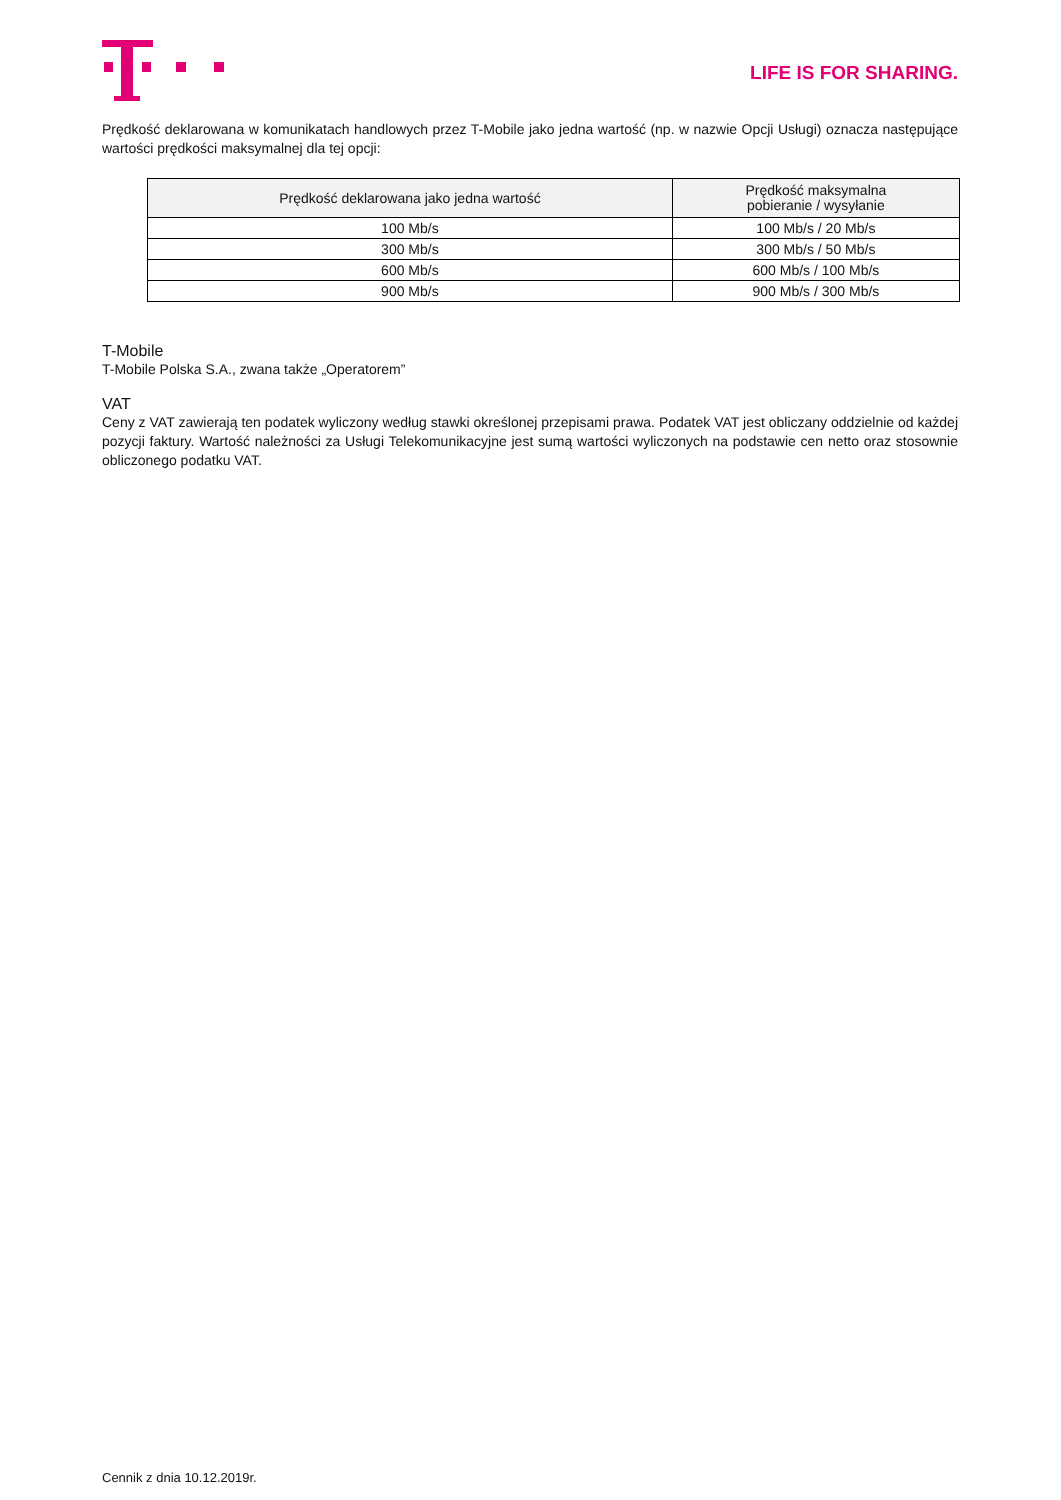LIFE IS FOR SHARING.
Prędkość deklarowana w komunikatach handlowych przez T-Mobile jako jedna wartość (np. w nazwie Opcji Usługi) oznacza następujące wartości prędkości maksymalnej dla tej opcji:
| Prędkość deklarowana jako jedna wartość | Prędkość maksymalna pobieranie / wysyłanie |
| --- | --- |
| 100 Mb/s | 100 Mb/s / 20 Mb/s |
| 300 Mb/s | 300 Mb/s / 50 Mb/s |
| 600 Mb/s | 600 Mb/s / 100 Mb/s |
| 900 Mb/s | 900 Mb/s / 300 Mb/s |
T-Mobile
T-Mobile Polska S.A., zwana także „Operatorem”
VAT
Ceny z VAT zawierają ten podatek wyliczony według stawki określonej przepisami prawa. Podatek VAT jest obliczany oddzielnie od każdej pozycji faktury. Wartość należności za Usługi Telekomunikacyjne jest sumą wartości wyliczonych na podstawie cen netto oraz stosownie obliczonego podatku VAT.
Cennik z dnia 10.12.2019r.